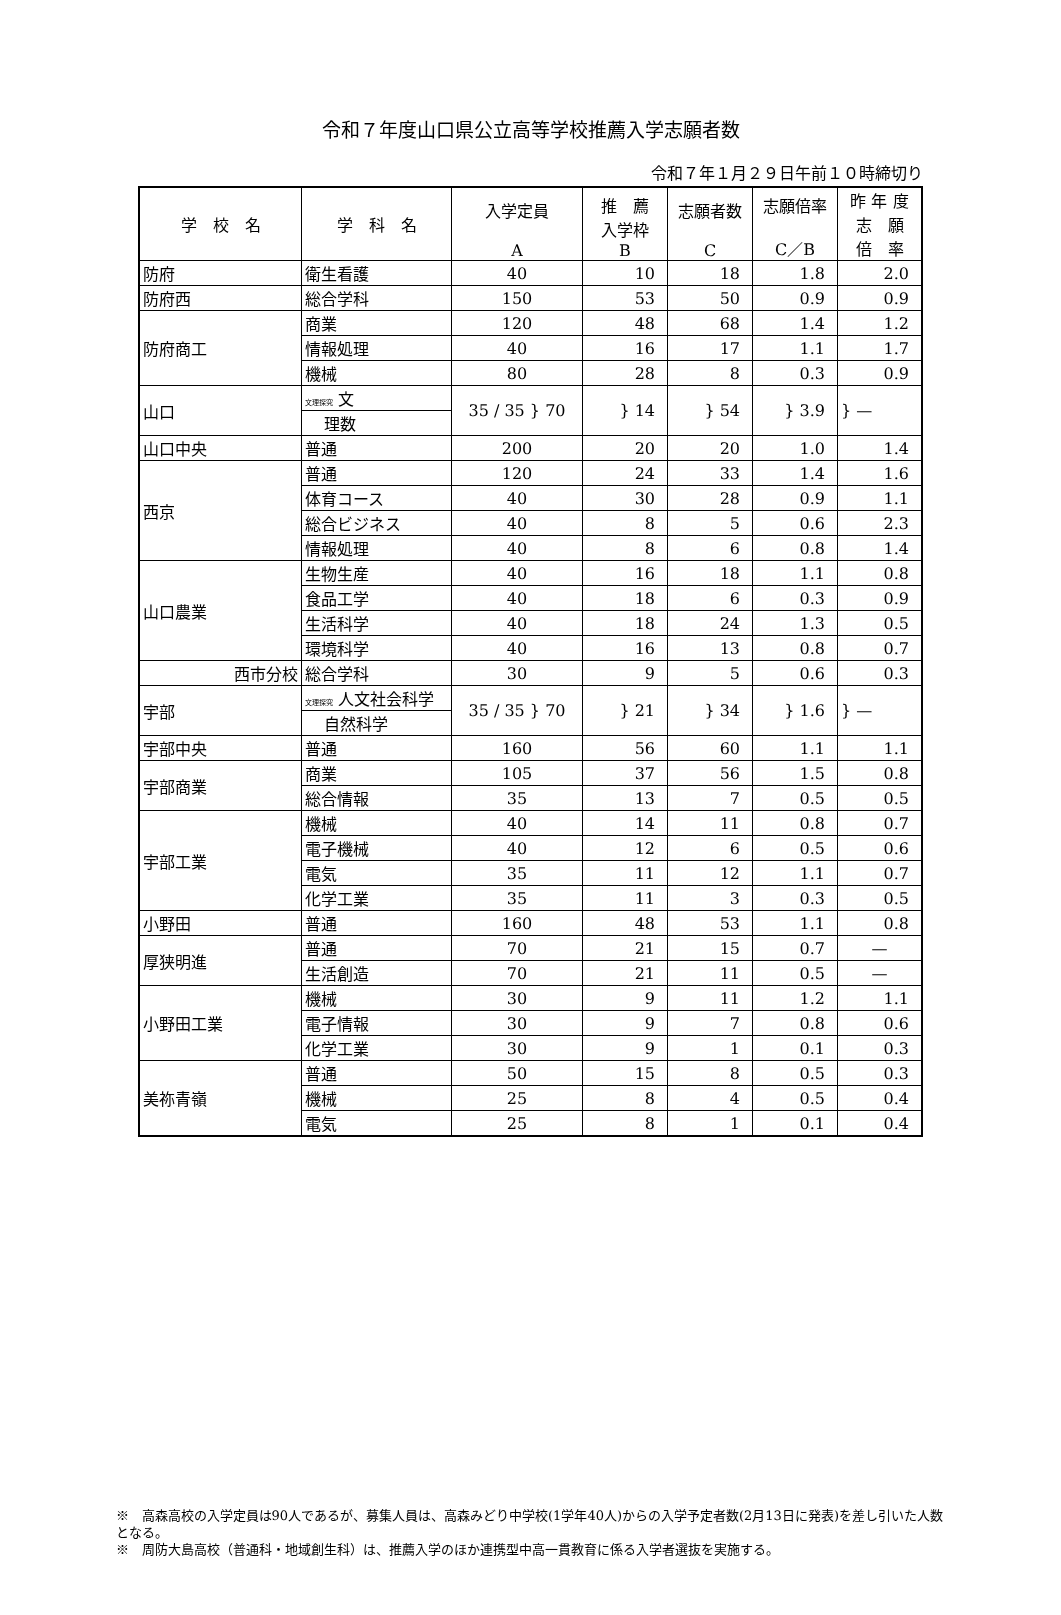令和７年度山口県公立高等学校推薦入学志願者数
令和７年１月２９日午前１０時締切り
| 学 校 名 | 学 科 名 | 入学定員 A | 推 薦 入学枠 B | 志願者数 C | 志願倍率 C／B | 昨 年 度 志 願 倍 率 |
| --- | --- | --- | --- | --- | --- | --- |
| 防府 | 衛生看護 | 40 | 10 | 18 | 1.8 | 2.0 |
| 防府西 | 総合学科 | 150 | 53 | 50 | 0.9 | 0.9 |
| 防府商工 | 商業 | 120 | 48 | 68 | 1.4 | 1.2 |
| | 情報処理 | 40 | 16 | 17 | 1.1 | 1.7 |
| | 機械 | 80 | 28 | 8 | 0.3 | 0.9 |
| 山口 | 文理探究 文 | 35 / 35 } 70 | } 14 | } 54 | } 3.9 | } — |
| | 理数 | | | | | |
| 山口中央 | 普通 | 200 | 20 | 20 | 1.0 | 1.4 |
| 西京 | 普通 | 120 | 24 | 33 | 1.4 | 1.6 |
| | 体育コース | 40 | 30 | 28 | 0.9 | 1.1 |
| | 総合ビジネス | 40 | 8 | 5 | 0.6 | 2.3 |
| | 情報処理 | 40 | 8 | 6 | 0.8 | 1.4 |
| 山口農業 | 生物生産 | 40 | 16 | 18 | 1.1 | 0.8 |
| | 食品工学 | 40 | 18 | 6 | 0.3 | 0.9 |
| | 生活科学 | 40 | 18 | 24 | 1.3 | 0.5 |
| | 環境科学 | 40 | 16 | 13 | 0.8 | 0.7 |
| 西市分校 | 総合学科 | 30 | 9 | 5 | 0.6 | 0.3 |
| 宇部 | 文理探究 人文社会科学 | 35 / 35 } 70 | } 21 | } 34 | } 1.6 | } — |
| | 自然科学 | | | | | |
| 宇部中央 | 普通 | 160 | 56 | 60 | 1.1 | 1.1 |
| 宇部商業 | 商業 | 105 | 37 | 56 | 1.5 | 0.8 |
| | 総合情報 | 35 | 13 | 7 | 0.5 | 0.5 |
| 宇部工業 | 機械 | 40 | 14 | 11 | 0.8 | 0.7 |
| | 電子機械 | 40 | 12 | 6 | 0.5 | 0.6 |
| | 電気 | 35 | 11 | 12 | 1.1 | 0.7 |
| | 化学工業 | 35 | 11 | 3 | 0.3 | 0.5 |
| 小野田 | 普通 | 160 | 48 | 53 | 1.1 | 0.8 |
| 厚狭明進 | 普通 | 70 | 21 | 15 | 0.7 | — |
| | 生活創造 | 70 | 21 | 11 | 0.5 | — |
| 小野田工業 | 機械 | 30 | 9 | 11 | 1.2 | 1.1 |
| | 電子情報 | 30 | 9 | 7 | 0.8 | 0.6 |
| | 化学工業 | 30 | 9 | 1 | 0.1 | 0.3 |
| 美祢青嶺 | 普通 | 50 | 15 | 8 | 0.5 | 0.3 |
| | 機械 | 25 | 8 | 4 | 0.5 | 0.4 |
| | 電気 | 25 | 8 | 1 | 0.1 | 0.4 |
※　高森高校の入学定員は90人であるが、募集人員は、高森みどり中学校(1学年40人)からの入学予定者数(2月13日に発表)を差し引いた人数となる。
※　周防大島高校（普通科・地域創生科）は、推薦入学のほか連携型中高一貫教育に係る入学者選抜を実施する。